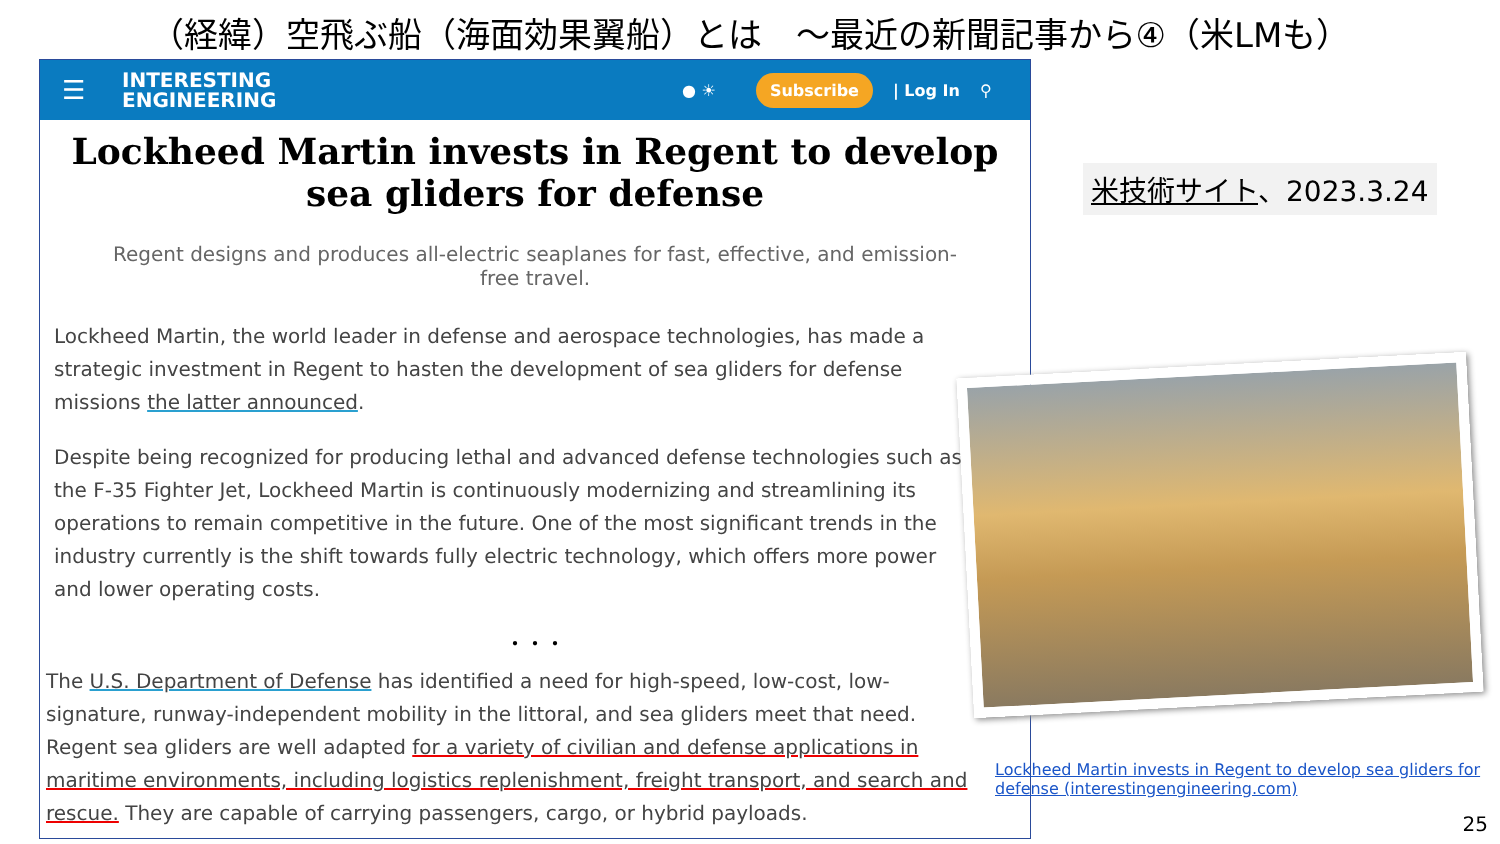（経緯）空飛ぶ船（海面効果翼船）とは　～最近の新聞記事から④（米LMも）
☰ INTERESTING
ENGINEERING ● ☀ Subscribe | Log In ⚲
Lockheed Martin invests in Regent to develop sea gliders for defense
Regent designs and produces all-electric seaplanes for fast, effective, and emission-free travel.
Lockheed Martin, the world leader in defense and aerospace technologies, has made a strategic investment in Regent to hasten the development of sea gliders for defense missions the latter announced.
Despite being recognized for producing lethal and advanced defense technologies such as the F-35 Fighter Jet, Lockheed Martin is continuously modernizing and streamlining its operations to remain competitive in the future. One of the most significant trends in the industry currently is the shift towards fully electric technology, which offers more power and lower operating costs.
・・・
The U.S. Department of Defense has identified a need for high-speed, low-cost, low-signature, runway-independent mobility in the littoral, and sea gliders meet that need. Regent sea gliders are well adapted for a variety of civilian and defense applications in maritime environments, including logistics replenishment, freight transport, and search and rescue. They are capable of carrying passengers, cargo, or hybrid payloads.
米技術サイト、2023.3.24
Lockheed Martin invests in Regent to develop sea gliders for defense (interestingengineering.com)
25